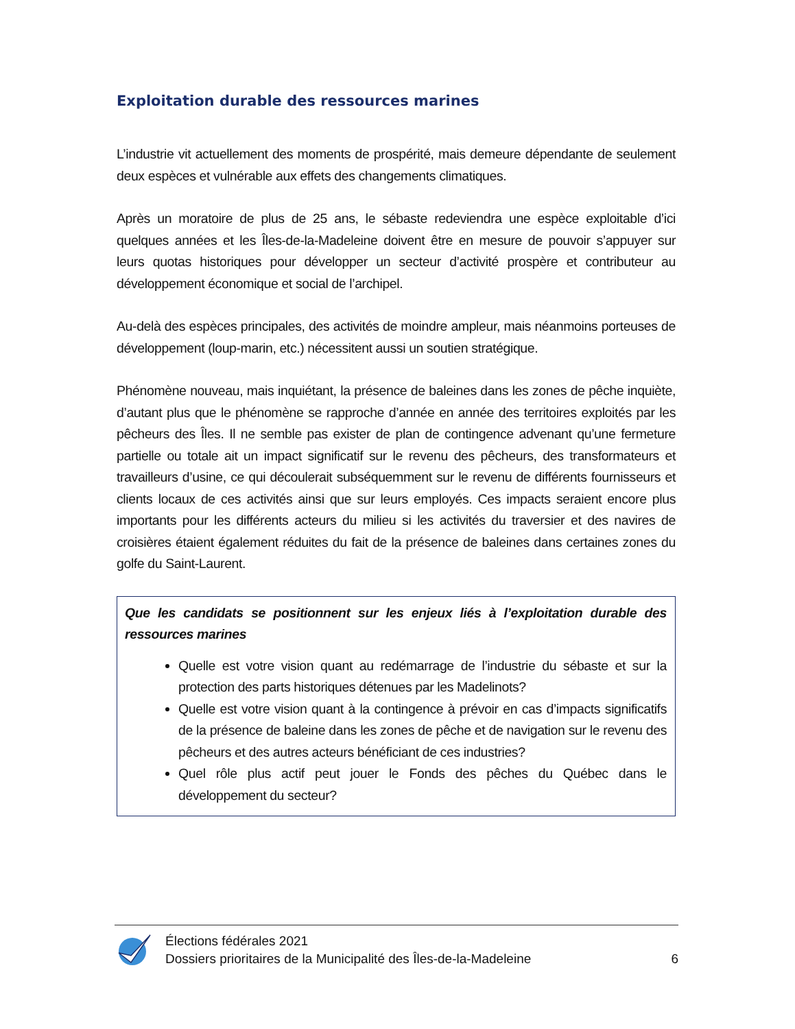Exploitation durable des ressources marines
L’industrie vit actuellement des moments de prospérité, mais demeure dépendante de seulement deux espèces et vulnérable aux effets des changements climatiques.
Après un moratoire de plus de 25 ans, le sébaste redeviendra une espèce exploitable d’ici quelques années et les Îles-de-la-Madeleine doivent être en mesure de pouvoir s’appuyer sur leurs quotas historiques pour développer un secteur d’activité prospère et contributeur au développement économique et social de l’archipel.
Au-delà des espèces principales, des activités de moindre ampleur, mais néanmoins porteuses de développement (loup-marin, etc.) nécessitent aussi un soutien stratégique.
Phénomène nouveau, mais inquiétant, la présence de baleines dans les zones de pêche inquiète, d’autant plus que le phénomène se rapproche d’année en année des territoires exploités par les pêcheurs des Îles. Il ne semble pas exister de plan de contingence advenant qu’une fermeture partielle ou totale ait un impact significatif sur le revenu des pêcheurs, des transformateurs et travailleurs d’usine, ce qui découlerait subséquemment sur le revenu de différents fournisseurs et clients locaux de ces activités ainsi que sur leurs employés. Ces impacts seraient encore plus importants pour les différents acteurs du milieu si les activités du traversier et des navires de croisières étaient également réduites du fait de la présence de baleines dans certaines zones du golfe du Saint-Laurent.
Que les candidats se positionnent sur les enjeux liés à l’exploitation durable des ressources marines
Quelle est votre vision quant au redémarrage de l’industrie du sébaste et sur la protection des parts historiques détenues par les Madelinots?
Quelle est votre vision quant à la contingence à prévoir en cas d’impacts significatifs de la présence de baleine dans les zones de pêche et de navigation sur le revenu des pêcheurs et des autres acteurs bénéficiant de ces industries?
Quel rôle plus actif peut jouer le Fonds des pêches du Québec dans le développement du secteur?
Élections fédérales 2021
Dossiers prioritaires de la Municipalité des Îles-de-la-Madeleine
6